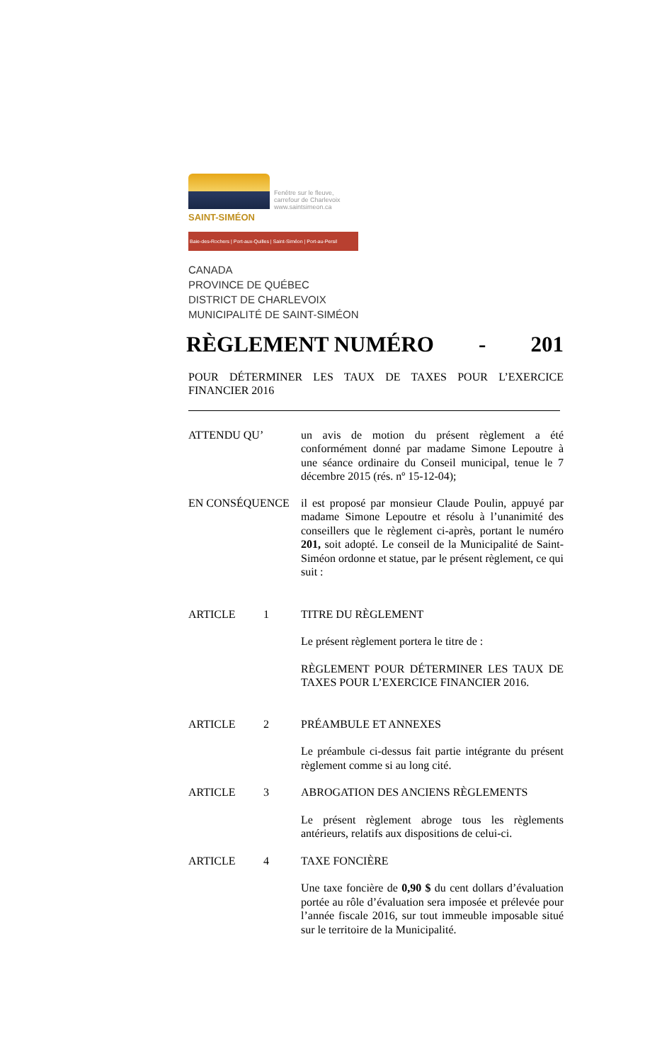SAINT-SIMÉON
Fenêtre sur le fleuve,
carrefour de Charlevoix
www.saintsimeon.ca
Baie-des-Rochers | Port-aux-Quilles | Saint-Siméon | Port-au-Persil
CANADA
PROVINCE DE QUÉBEC
DISTRICT DE CHARLEVOIX
MUNICIPALITÉ DE SAINT-SIMÉON
RÈGLEMENT NUMÉRO - 201
POUR DÉTERMINER LES TAUX DE TAXES POUR L’EXERCICE FINANCIER 2016
ATTENDU QU’ un avis de motion du présent règlement a été conformément donné par madame Simone Lepoutre à une séance ordinaire du Conseil municipal, tenue le 7 décembre 2015 (rés. nº 15-12-04);
EN CONSÉQUENCE il est proposé par monsieur Claude Poulin, appuyé par madame Simone Lepoutre et résolu à l’unanimité des conseillers que le règlement ci-après, portant le numéro 201, soit adopté. Le conseil de la Municipalité de Saint-Siméon ordonne et statue, par le présent règlement, ce qui suit :
ARTICLE 1 TITRE DU RÈGLEMENT
Le présent règlement portera le titre de :
RÈGLEMENT POUR DÉTERMINER LES TAUX DE TAXES POUR L’EXERCICE FINANCIER 2016.
ARTICLE 2 PRÉAMBULE ET ANNEXES
Le préambule ci-dessus fait partie intégrante du présent règlement comme si au long cité.
ARTICLE 3 ABROGATION DES ANCIENS RÈGLEMENTS
Le présent règlement abroge tous les règlements antérieurs, relatifs aux dispositions de celui-ci.
ARTICLE 4 TAXE FONCIÈRE
Une taxe foncière de 0,90 $ du cent dollars d’évaluation portée au rôle d’évaluation sera imposée et prélevée pour l’année fiscale 2016, sur tout immeuble imposable situé sur le territoire de la Municipalité.